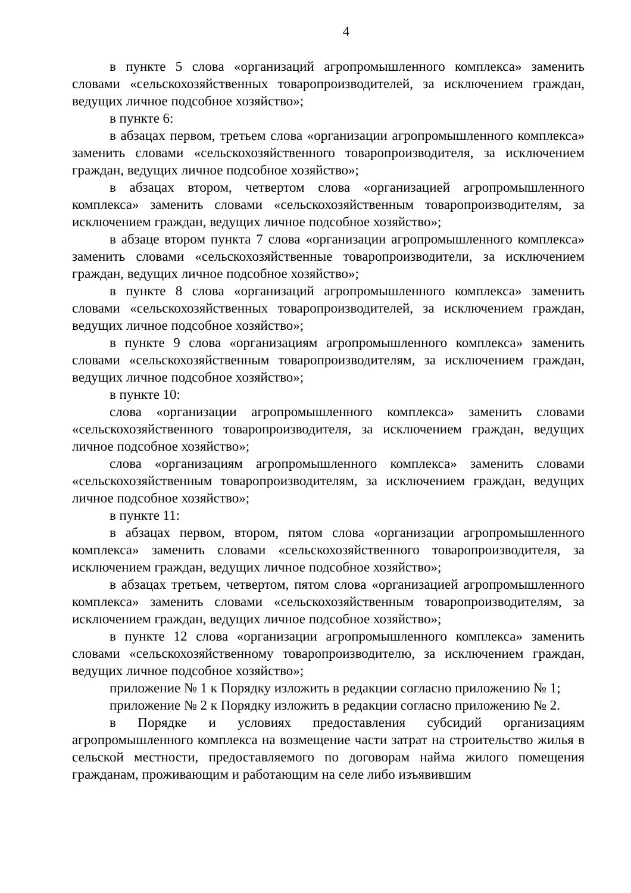4
в пункте 5 слова «организаций агропромышленного комплекса» заменить словами «сельскохозяйственных товаропроизводителей, за исключением граждан, ведущих личное подсобное хозяйство»;
в пункте 6:
в абзацах первом, третьем слова «организации агропромышленного комплекса» заменить словами «сельскохозяйственного товаропроизводителя, за исключением граждан, ведущих личное подсобное хозяйство»;
в абзацах втором, четвертом слова «организацией агропромышленного комплекса» заменить словами «сельскохозяйственным товаропроизводителям, за исключением граждан, ведущих личное подсобное хозяйство»;
в абзаце втором пункта 7 слова «организации агропромышленного комплекса» заменить словами «сельскохозяйственные товаропроизводители, за исключением граждан, ведущих личное подсобное хозяйство»;
в пункте 8 слова «организаций агропромышленного комплекса» заменить словами «сельскохозяйственных товаропроизводителей, за исключением граждан, ведущих личное подсобное хозяйство»;
в пункте 9 слова «организациям агропромышленного комплекса» заменить словами «сельскохозяйственным товаропроизводителям, за исключением граждан, ведущих личное подсобное хозяйство»;
в пункте 10:
слова «организации агропромышленного комплекса» заменить словами «сельскохозяйственного товаропроизводителя, за исключением граждан, ведущих личное подсобное хозяйство»;
слова «организациям агропромышленного комплекса» заменить словами «сельскохозяйственным товаропроизводителям, за исключением граждан, ведущих личное подсобное хозяйство»;
в пункте 11:
в абзацах первом, втором, пятом слова «организации агропромышленного комплекса» заменить словами «сельскохозяйственного товаропроизводителя, за исключением граждан, ведущих личное подсобное хозяйство»;
в абзацах третьем, четвертом, пятом слова «организацией агропромышленного комплекса» заменить словами «сельскохозяйственным товаропроизводителям, за исключением граждан, ведущих личное подсобное хозяйство»;
в пункте 12 слова «организации агропромышленного комплекса» заменить словами «сельскохозяйственному товаропроизводителю, за исключением граждан, ведущих личное подсобное хозяйство»;
приложение № 1 к Порядку изложить в редакции согласно приложению № 1;
приложение № 2 к Порядку изложить в редакции согласно приложению № 2.
в Порядке и условиях предоставления субсидий организациям агропромышленного комплекса на возмещение части затрат на строительство жилья в сельской местности, предоставляемого по договорам найма жилого помещения гражданам, проживающим и работающим на селе либо изъявившим